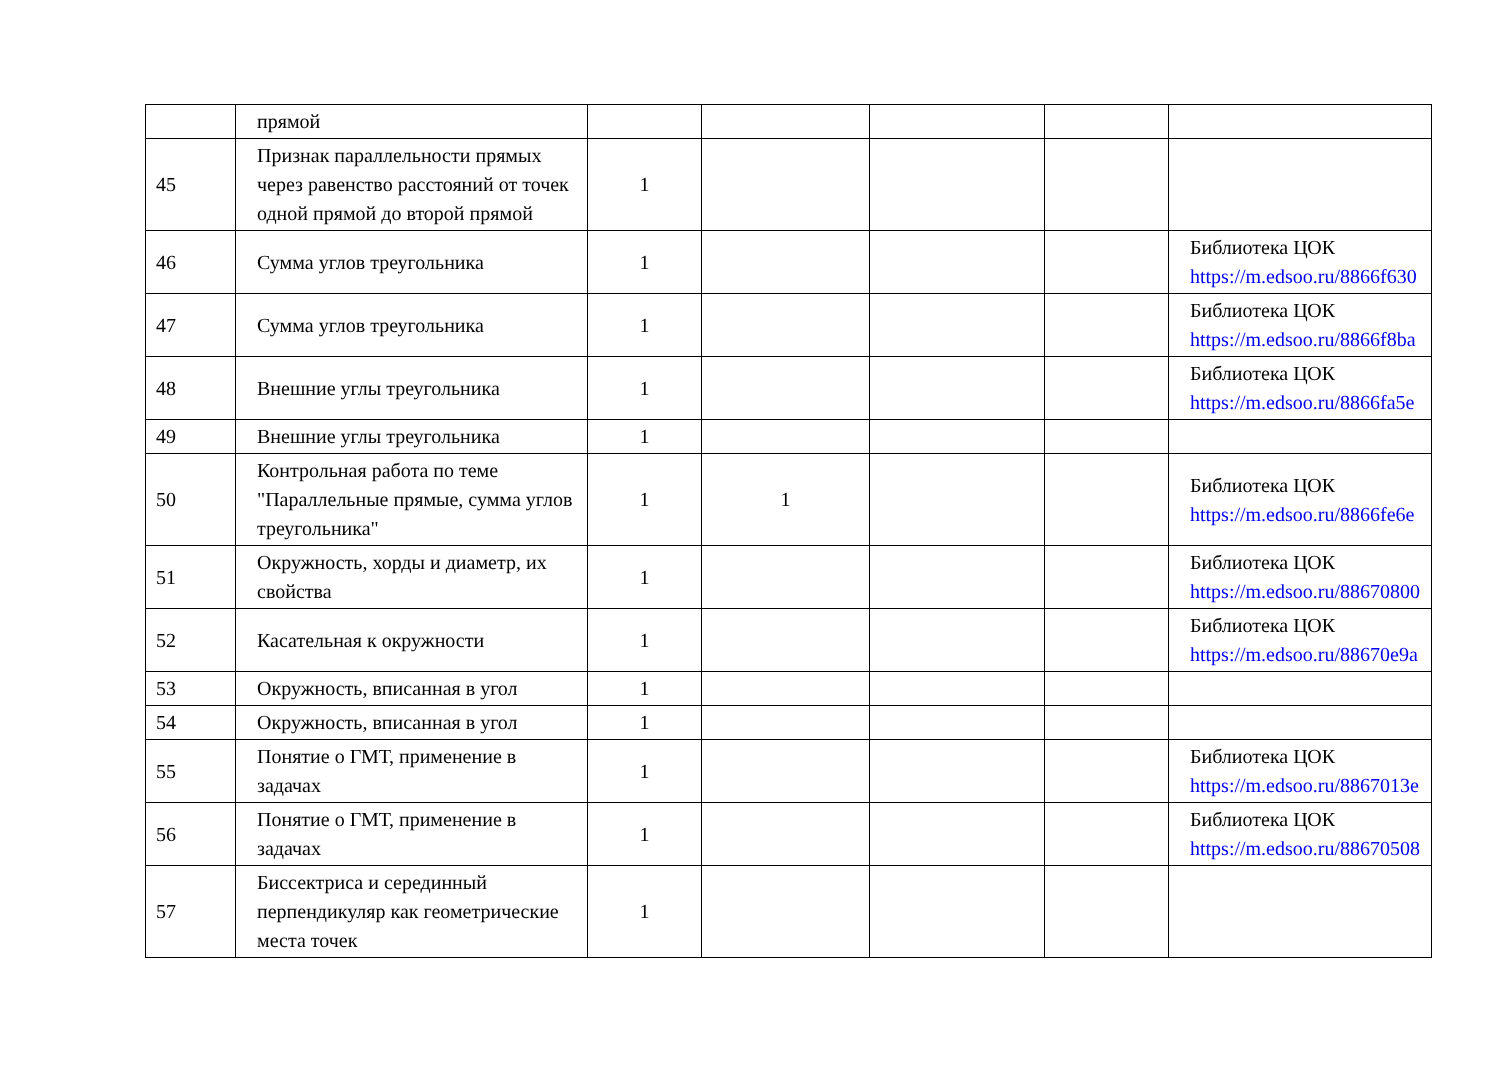| | прямой | | | | | |
| 45 | Признак параллельности прямых через равенство расстояний от точек одной прямой до второй прямой | 1 | | | | |
| 46 | Сумма углов треугольника | 1 | | | | Библиотека ЦОК https://m.edsoo.ru/8866f630 |
| 47 | Сумма углов треугольника | 1 | | | | Библиотека ЦОК https://m.edsoo.ru/8866f8ba |
| 48 | Внешние углы треугольника | 1 | | | | Библиотека ЦОК https://m.edsoo.ru/8866fa5e |
| 49 | Внешние углы треугольника | 1 | | | | |
| 50 | Контрольная работа по теме "Параллельные прямые, сумма углов треугольника" | 1 | 1 | | | Библиотека ЦОК https://m.edsoo.ru/8866fe6e |
| 51 | Окружность, хорды и диаметр, их свойства | 1 | | | | Библиотека ЦОК https://m.edsoo.ru/88670800 |
| 52 | Касательная к окружности | 1 | | | | Библиотека ЦОК https://m.edsoo.ru/88670e9a |
| 53 | Окружность, вписанная в угол | 1 | | | | |
| 54 | Окружность, вписанная в угол | 1 | | | | |
| 55 | Понятие о ГМТ, применение в задачах | 1 | | | | Библиотека ЦОК https://m.edsoo.ru/8867013e |
| 56 | Понятие о ГМТ, применение в задачах | 1 | | | | Библиотека ЦОК https://m.edsoo.ru/88670508 |
| 57 | Биссектриса и серединный перпендикуляр как геометрические места точек | 1 | | | | |